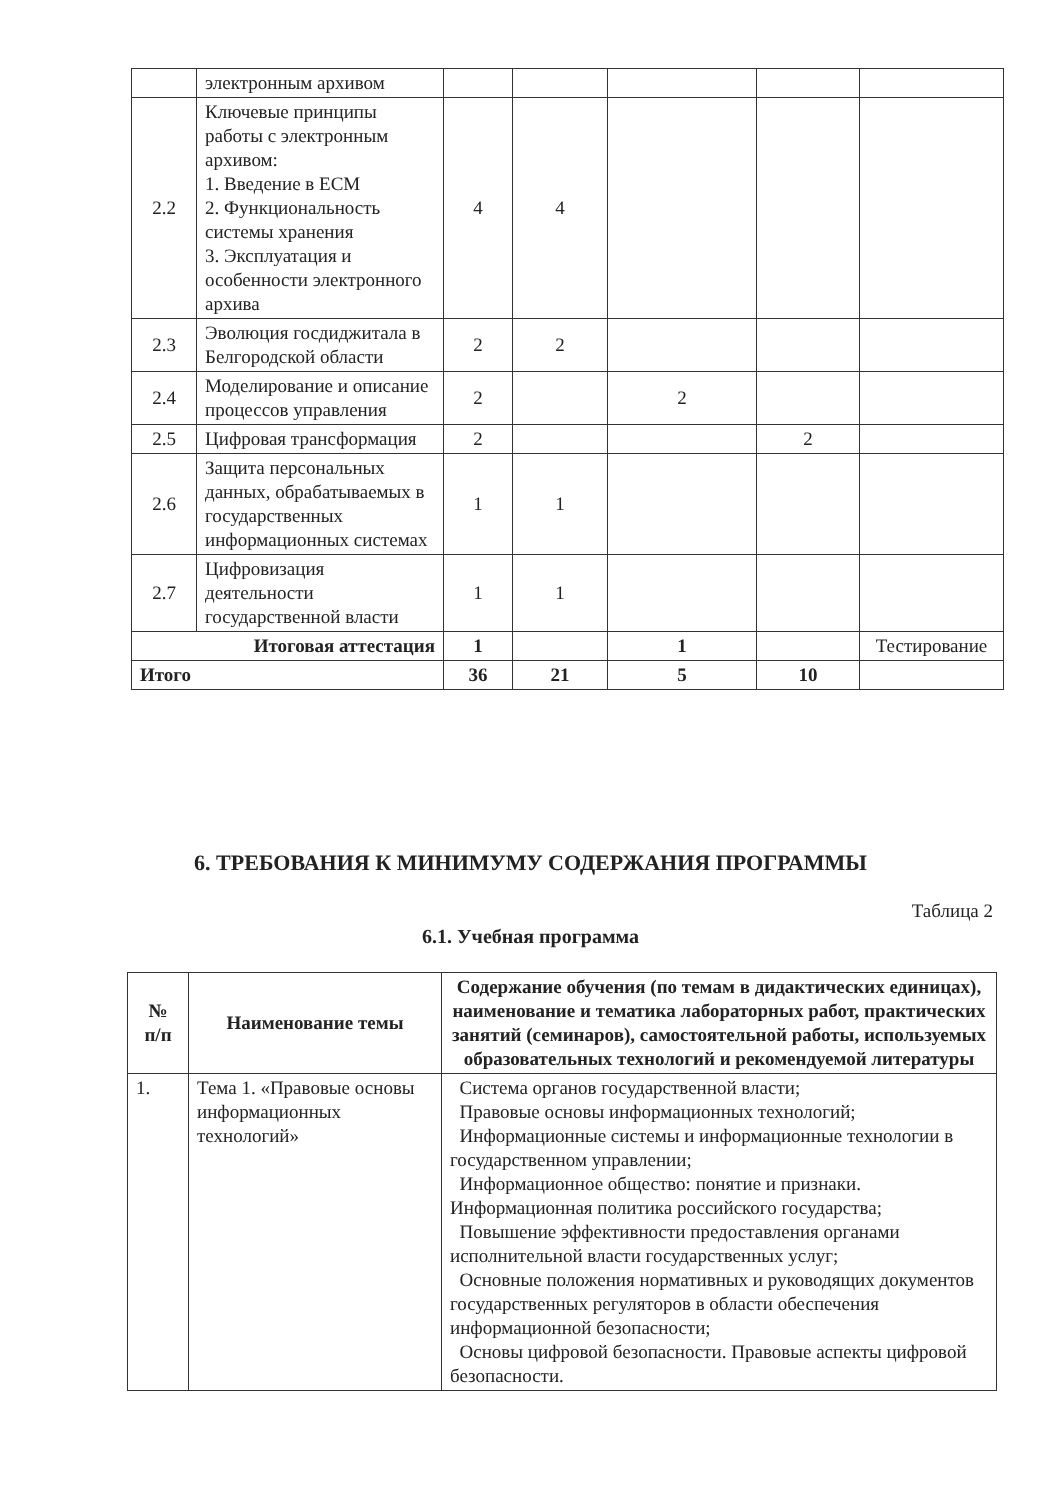| | электронным архивом | | | | | |
| 2.2 | Ключевые принципы работы с электронным архивом: 1. Введение в ЕСМ 2. Функциональность системы хранения 3. Эксплуатация и особенности электронного архива | 4 | 4 | | | |
| 2.3 | Эволюция госдиджитала в Белгородской области | 2 | 2 | | | |
| 2.4 | Моделирование и описание процессов управления | 2 | | 2 | | |
| 2.5 | Цифровая трансформация | 2 | | | 2 | |
| 2.6 | Защита персональных данных, обрабатываемых в государственных информационных системах | 1 | 1 | | | |
| 2.7 | Цифровизация деятельности государственной власти | 1 | 1 | | | |
| Итоговая аттестация | | 1 | | 1 | | Тестирование |
| Итого | | 36 | 21 | 5 | 10 | |
6. ТРЕБОВАНИЯ К МИНИМУМУ СОДЕРЖАНИЯ ПРОГРАММЫ
Таблица 2
6.1. Учебная программа
| № п/п | Наименование темы | Содержание обучения (по темам в дидактических единицах), наименование и тематика лабораторных работ, практических занятий (семинаров), самостоятельной работы, используемых образовательных технологий и рекомендуемой литературы |
| --- | --- | --- |
| 1. | Тема 1. «Правовые основы информационных технологий» | Система органов государственной власти; Правовые основы информационных технологий; Информационные системы и информационные технологии в государственном управлении; Информационное общество: понятие и признаки. Информационная политика российского государства; Повышение эффективности предоставления органами исполнительной власти государственных услуг; Основные положения нормативных и руководящих документов государственных регуляторов в области обеспечения информационной безопасности; Основы цифровой безопасности. Правовые аспекты цифровой безопасности. |